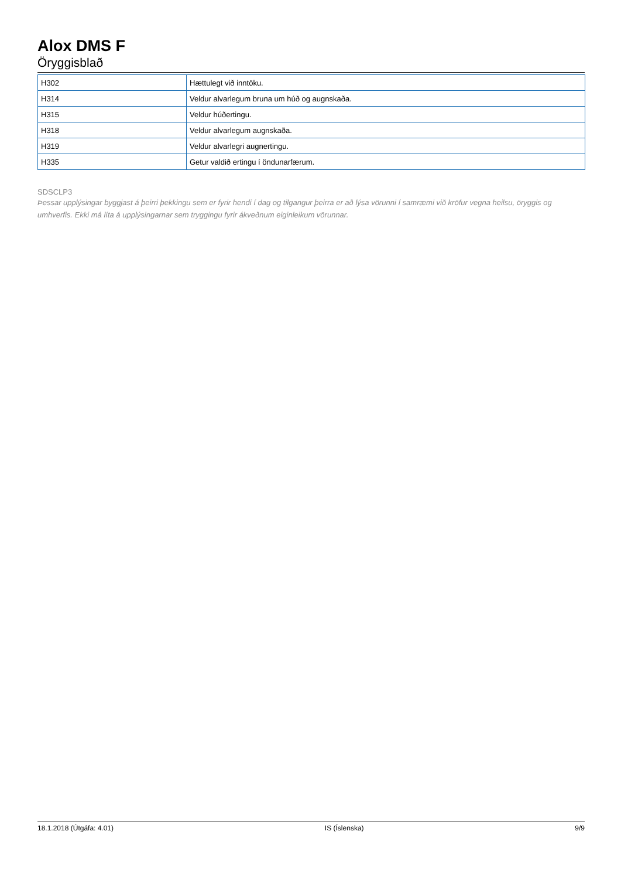Alox DMS F
Öryggisblað
| H302 | Hættulegt við inntöku. |
| H314 | Veldur alvarlegum bruna um húð og augnskaða. |
| H315 | Veldur húðertingu. |
| H318 | Veldur alvarlegum augnskaða. |
| H319 | Veldur alvarlegri augnertingu. |
| H335 | Getur valdið ertingu í öndunarfærum. |
SDSCLP3
Þessar upplýsingar byggjast á þeirri þekkingu sem er fyrir hendi í dag og tilgangur þeirra er að lýsa vörunni í samræmi við kröfur vegna heilsu, öryggis og umhverfis. Ekki má líta á upplýsingarnar sem tryggingu fyrir ákveðnum eiginleikum vörunnar.
18.1.2018 (Útgáfa: 4.01) IS (Íslenska) 9/9